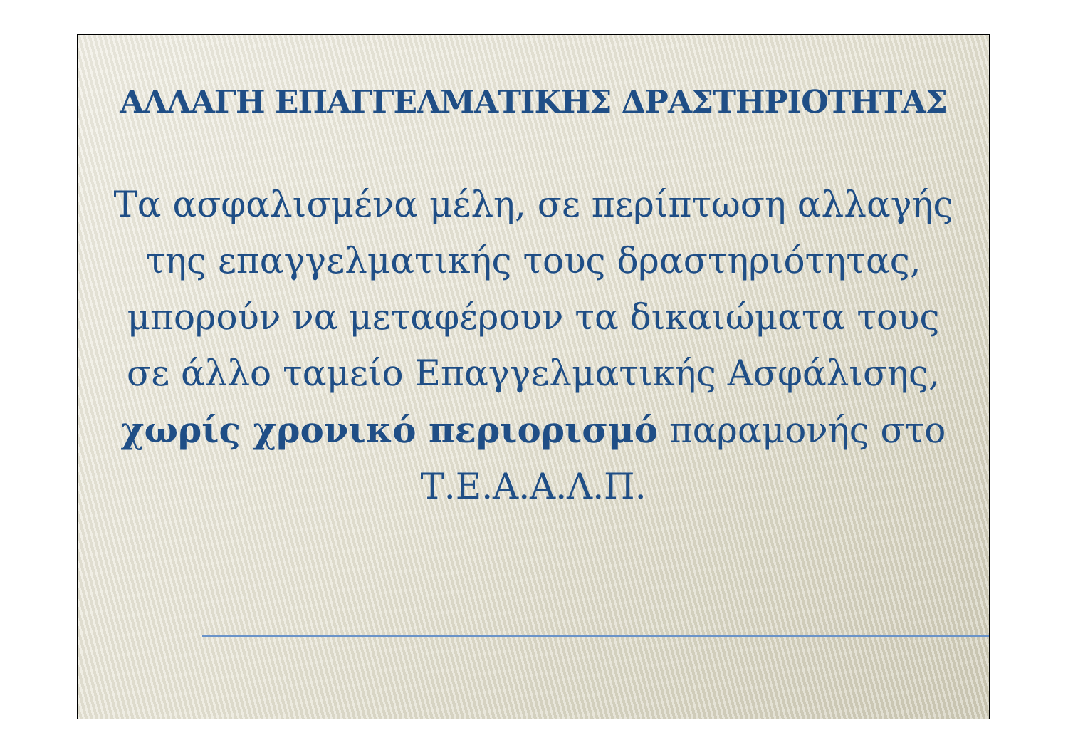ΑΛΛΑΓΗ ΕΠΑΓΓΕΛΜΑΤΙΚΗΣ ΔΡΑΣΤΗΡΙΟΤΗΤΑΣ
Τα ασφαλισμένα μέλη, σε περίπτωση αλλαγής της επαγγελματικής τους δραστηριότητας, μπορούν να μεταφέρουν τα δικαιώματα τους σε άλλο ταμείο Επαγγελματικής Ασφάλισης, χωρίς χρονικό περιορισμό παραμονής στο Τ.Ε.Α.Α.Λ.Π.